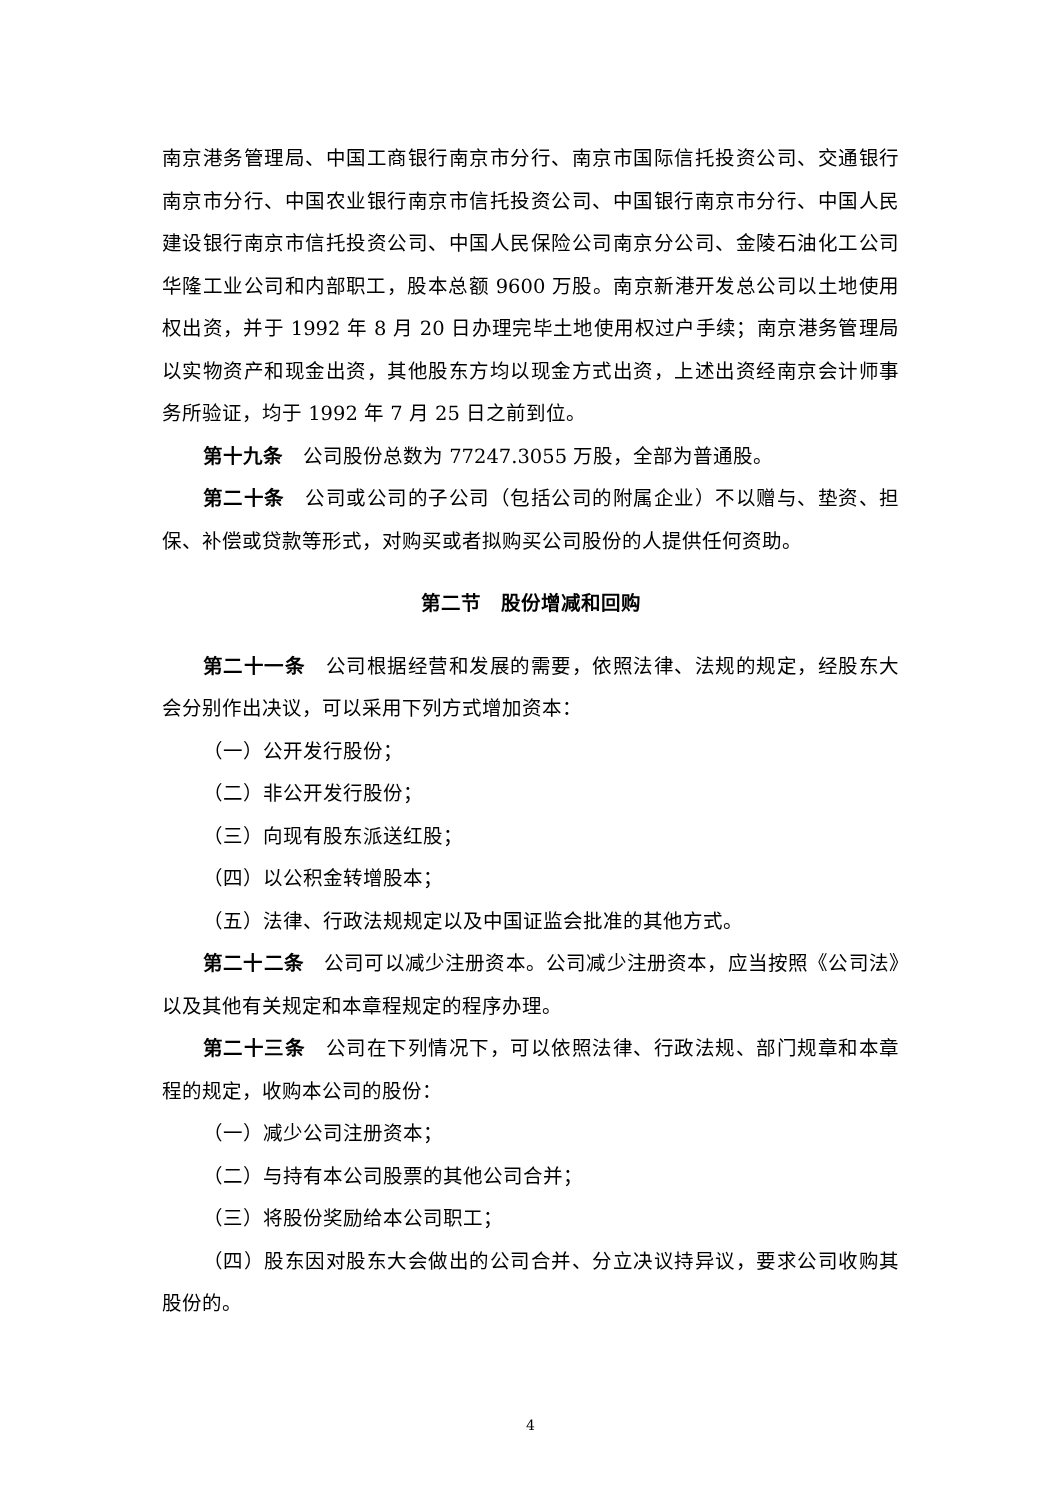南京港务管理局、中国工商银行南京市分行、南京市国际信托投资公司、交通银行南京市分行、中国农业银行南京市信托投资公司、中国银行南京市分行、中国人民建设银行南京市信托投资公司、中国人民保险公司南京分公司、金陵石油化工公司华隆工业公司和内部职工，股本总额 9600 万股。南京新港开发总公司以土地使用权出资，并于 1992 年 8 月 20 日办理完毕土地使用权过户手续；南京港务管理局以实物资产和现金出资，其他股东方均以现金方式出资，上述出资经南京会计师事务所验证，均于 1992 年 7 月 25 日之前到位。
第十九条　公司股份总数为 77247.3055 万股，全部为普通股。
第二十条　公司或公司的子公司（包括公司的附属企业）不以赠与、垫资、担保、补偿或贷款等形式，对购买或者拟购买公司股份的人提供任何资助。
第二节　股份增减和回购
第二十一条　公司根据经营和发展的需要，依照法律、法规的规定，经股东大会分别作出决议，可以采用下列方式增加资本：
（一）公开发行股份；
（二）非公开发行股份；
（三）向现有股东派送红股；
（四）以公积金转增股本；
（五）法律、行政法规规定以及中国证监会批准的其他方式。
第二十二条　公司可以减少注册资本。公司减少注册资本，应当按照《公司法》以及其他有关规定和本章程规定的程序办理。
第二十三条　公司在下列情况下，可以依照法律、行政法规、部门规章和本章程的规定，收购本公司的股份：
（一）减少公司注册资本；
（二）与持有本公司股票的其他公司合并；
（三）将股份奖励给本公司职工；
（四）股东因对股东大会做出的公司合并、分立决议持异议，要求公司收购其股份的。
4